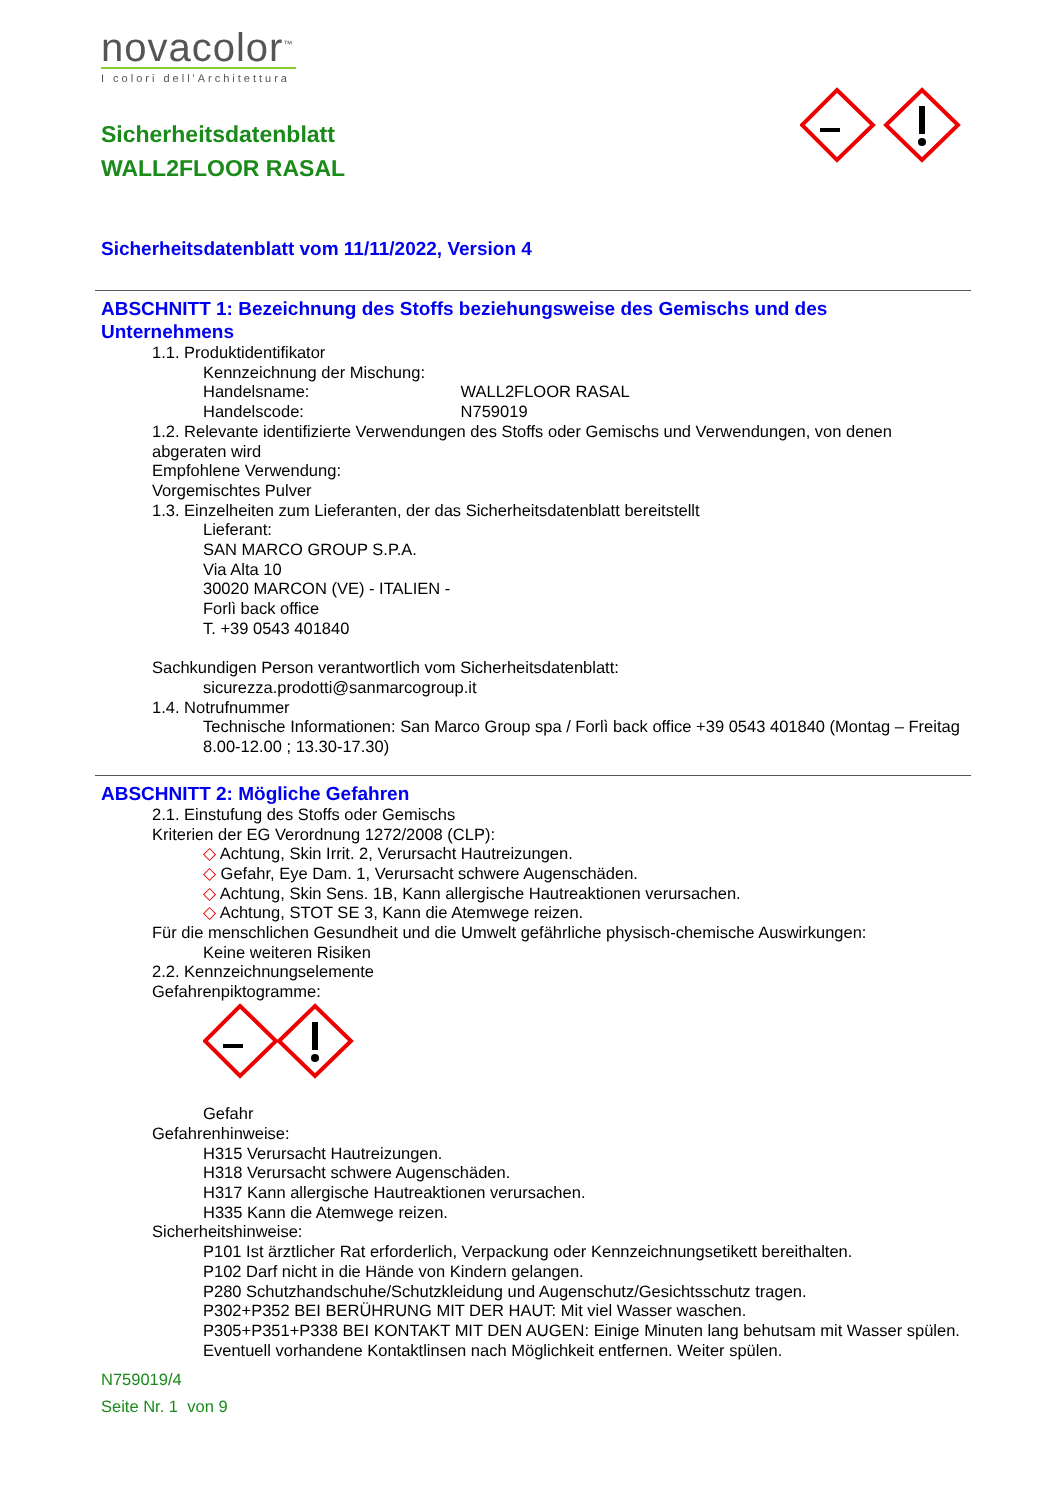novacolor<sup>™</sup>
I colori dell'Architettura
Sicherheitsdatenblatt
WALL2FLOOR RASAL
Sicherheitsdatenblatt vom 11/11/2022, Version 4
ABSCHNITT 1: Bezeichnung des Stoffs beziehungsweise des Gemischs und des Unternehmens
1.1. Produktidentifikator
Kennzeichnung der Mischung:
Handelsname: WALL2FLOOR RASAL
Handelscode: N759019
1.2. Relevante identifizierte Verwendungen des Stoffs oder Gemischs und Verwendungen, von denen abgeraten wird
Empfohlene Verwendung:
Vorgemischtes Pulver
1.3. Einzelheiten zum Lieferanten, der das Sicherheitsdatenblatt bereitstellt
Lieferant:
SAN MARCO GROUP S.P.A.
Via Alta 10
30020 MARCON (VE) - ITALIEN -
Forlì back office
T. +39 0543 401840
Sachkundigen Person verantwortlich vom Sicherheitsdatenblatt:
sicurezza.prodotti@sanmarcogroup.it
1.4. Notrufnummer
Technische Informationen: San Marco Group spa / Forlì back office +39 0543 401840 (Montag – Freitag 8.00-12.00 ; 13.30-17.30)
ABSCHNITT 2: Mögliche Gefahren
2.1. Einstufung des Stoffs oder Gemischs
Kriterien der EG Verordnung 1272/2008 (CLP):
◇ Achtung, Skin Irrit. 2, Verursacht Hautreizungen.
◇ Gefahr, Eye Dam. 1, Verursacht schwere Augenschäden.
◇ Achtung, Skin Sens. 1B, Kann allergische Hautreaktionen verursachen.
◇ Achtung, STOT SE 3, Kann die Atemwege reizen.
Für die menschlichen Gesundheit und die Umwelt gefährliche physisch-chemische Auswirkungen:
Keine weiteren Risiken
2.2. Kennzeichnungselemente
Gefahrenpiktogramme:
Gefahr
Gefahrenhinweise:
H315 Verursacht Hautreizungen.
H318 Verursacht schwere Augenschäden.
H317 Kann allergische Hautreaktionen verursachen.
H335 Kann die Atemwege reizen.
Sicherheitshinweise:
P101 Ist ärztlicher Rat erforderlich, Verpackung oder Kennzeichnungsetikett bereithalten.
P102 Darf nicht in die Hände von Kindern gelangen.
P280 Schutzhandschuhe/Schutzkleidung und Augenschutz/Gesichtsschutz tragen.
P302+P352 BEI BERÜHRUNG MIT DER HAUT: Mit viel Wasser waschen.
P305+P351+P338 BEI KONTAKT MIT DEN AUGEN: Einige Minuten lang behutsam mit Wasser spülen. Eventuell vorhandene Kontaktlinsen nach Möglichkeit entfernen. Weiter spülen.
N759019/4
Seite Nr. 1 von 9